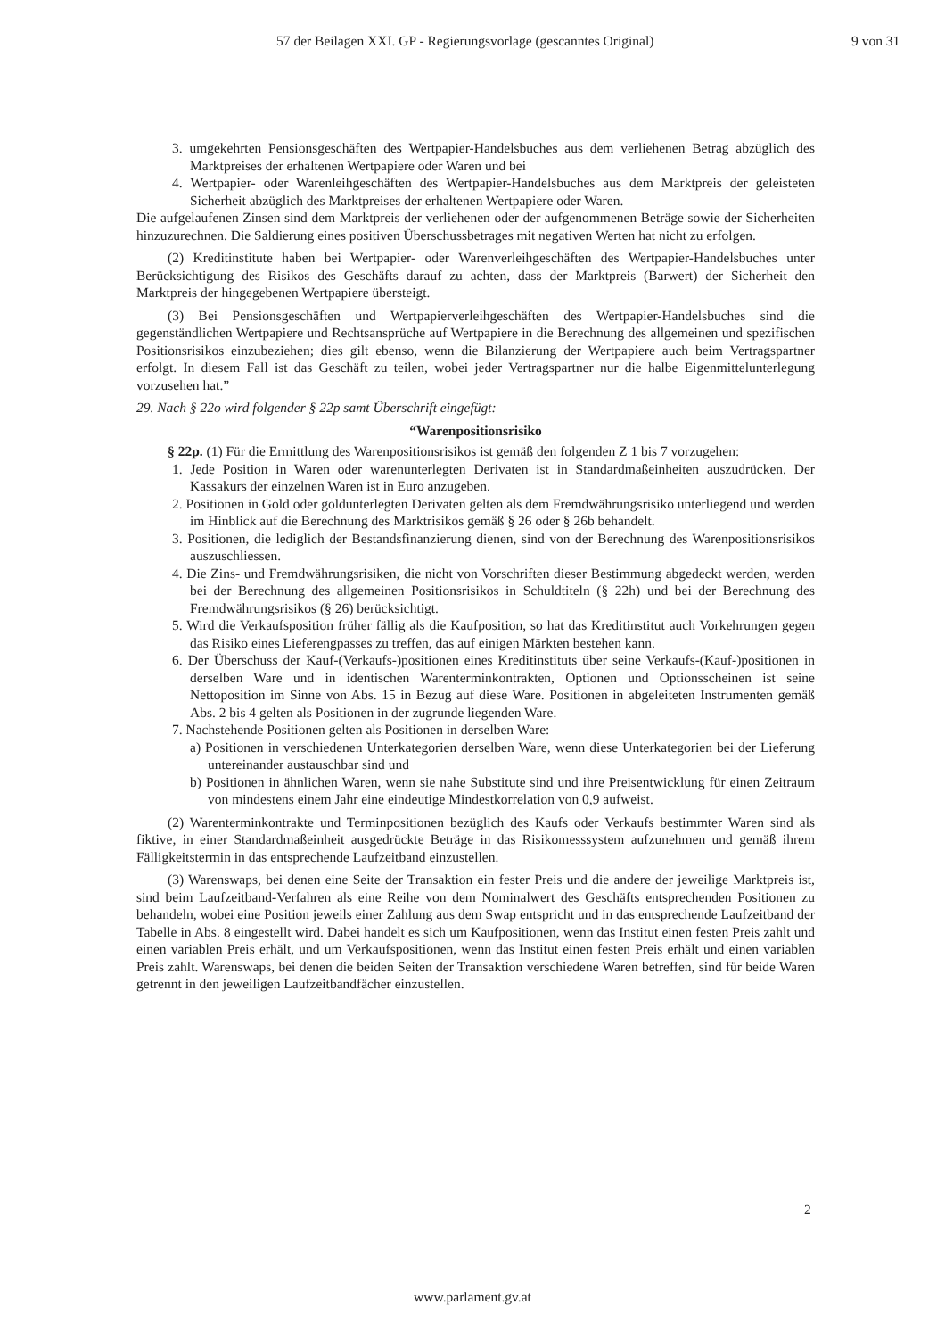57 der Beilagen XXI. GP - Regierungsvorlage (gescanntes Original) 9 von 31
3. umgekehrten Pensionsgeschäften des Wertpapier-Handelsbuches aus dem verliehenen Betrag abzüglich des Marktpreises der erhaltenen Wertpapiere oder Waren und bei
4. Wertpapier- oder Warenleihgeschäften des Wertpapier-Handelsbuches aus dem Marktpreis der geleisteten Sicherheit abzüglich des Marktpreises der erhaltenen Wertpapiere oder Waren.
Die aufgelaufenen Zinsen sind dem Marktpreis der verliehenen oder der aufgenommenen Beträge sowie der Sicherheiten hinzuzurechnen. Die Saldierung eines positiven Überschussbetrages mit negativen Werten hat nicht zu erfolgen.
(2) Kreditinstitute haben bei Wertpapier- oder Warenverleihgeschäften des Wertpapier-Handelsbuches unter Berücksichtigung des Risikos des Geschäfts darauf zu achten, dass der Marktpreis (Barwert) der Sicherheit den Marktpreis der hingegebenen Wertpapiere übersteigt.
(3) Bei Pensionsgeschäften und Wertpapierverleihgeschäften des Wertpapier-Handelsbuches sind die gegenständlichen Wertpapiere und Rechtsansprüche auf Wertpapiere in die Berechnung des allgemeinen und spezifischen Positionsrisikos einzubeziehen; dies gilt ebenso, wenn die Bilanzierung der Wertpapiere auch beim Vertragspartner erfolgt. In diesem Fall ist das Geschäft zu teilen, wobei jeder Vertragspartner nur die halbe Eigenmittelunterlegung vorzusehen hat.”
29. Nach § 22o wird folgender § 22p samt Überschrift eingefügt:
“Warenpositionsrisiko
§ 22p. (1) Für die Ermittlung des Warenpositionsrisikos ist gemäß den folgenden Z 1 bis 7 vorzugehen:
1. Jede Position in Waren oder warenunterlegten Derivaten ist in Standardmaßeinheiten auszudrücken. Der Kassakurs der einzelnen Waren ist in Euro anzugeben.
2. Positionen in Gold oder goldunterlegten Derivaten gelten als dem Fremdwährungsrisiko unterliegend und werden im Hinblick auf die Berechnung des Marktrisikos gemäß § 26 oder § 26b behandelt.
3. Positionen, die lediglich der Bestandsfinanzierung dienen, sind von der Berechnung des Warenpositionsrisikos auszuschliessen.
4. Die Zins- und Fremdwährungsrisiken, die nicht von Vorschriften dieser Bestimmung abgedeckt werden, werden bei der Berechnung des allgemeinen Positionsrisikos in Schuldtiteln (§ 22h) und bei der Berechnung des Fremdwährungsrisikos (§ 26) berücksichtigt.
5. Wird die Verkaufsposition früher fällig als die Kaufposition, so hat das Kreditinstitut auch Vorkehrungen gegen das Risiko eines Lieferengpasses zu treffen, das auf einigen Märkten bestehen kann.
6. Der Überschuss der Kauf-(Verkaufs-)positionen eines Kreditinstituts über seine Verkaufs-(Kauf-)positionen in derselben Ware und in identischen Warenterminkontrakten, Optionen und Optionsscheinen ist seine Nettoposition im Sinne von Abs. 15 in Bezug auf diese Ware. Positionen in abgeleiteten Instrumenten gemäß Abs. 2 bis 4 gelten als Positionen in der zugrunde liegenden Ware.
7. Nachstehende Positionen gelten als Positionen in derselben Ware:
a) Positionen in verschiedenen Unterkategorien derselben Ware, wenn diese Unterkategorien bei der Lieferung untereinander austauschbar sind und
b) Positionen in ähnlichen Waren, wenn sie nahe Substitute sind und ihre Preisentwicklung für einen Zeitraum von mindestens einem Jahr eine eindeutige Mindestkorrelation von 0,9 aufweist.
(2) Warenterminkontrakte und Terminpositionen bezüglich des Kaufs oder Verkaufs bestimmter Waren sind als fiktive, in einer Standardmaßeinheit ausgedrückte Beträge in das Risikomesssystem aufzunehmen und gemäß ihrem Fälligkeitstermin in das entsprechende Laufzeitband einzustellen.
(3) Warenswaps, bei denen eine Seite der Transaktion ein fester Preis und die andere der jeweilige Marktpreis ist, sind beim Laufzeitband-Verfahren als eine Reihe von dem Nominalwert des Geschäfts entsprechenden Positionen zu behandeln, wobei eine Position jeweils einer Zahlung aus dem Swap entspricht und in das entsprechende Laufzeitband der Tabelle in Abs. 8 eingestellt wird. Dabei handelt es sich um Kaufpositionen, wenn das Institut einen festen Preis zahlt und einen variablen Preis erhält, und um Verkaufspositionen, wenn das Institut einen festen Preis erhält und einen variablen Preis zahlt. Warenswaps, bei denen die beiden Seiten der Transaktion verschiedene Waren betreffen, sind für beide Waren getrennt in den jeweiligen Laufzeitbandfächer einzustellen.
2
www.parlament.gv.at